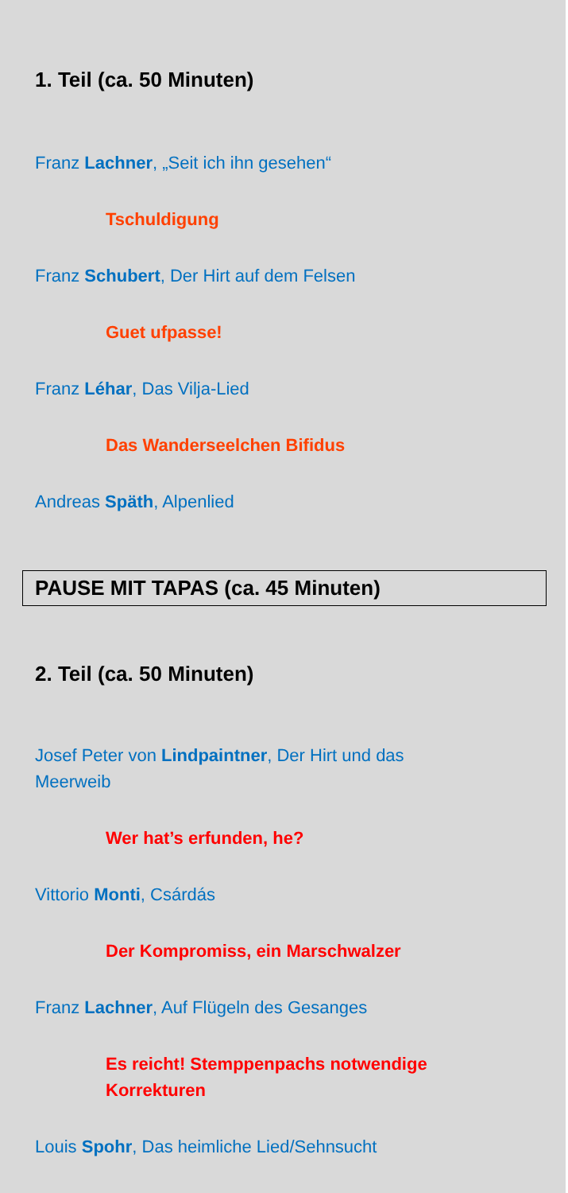1. Teil (ca. 50 Minuten)
Franz Lachner, „Seit ich ihn gesehen“
Tschuldigung
Franz Schubert, Der Hirt auf dem Felsen
Guet ufpasse!
Franz Léhar, Das Vilja-Lied
Das Wanderseelchen Bifidus
Andreas Späth, Alpenlied
PAUSE MIT TAPAS (ca. 45 Minuten)
2. Teil (ca. 50 Minuten)
Josef Peter von Lindpaintner, Der Hirt und das Meerweib
Wer hat’s erfunden, he?
Vittorio Monti, Csárdás
Der Kompromiss, ein Marschwalzer
Franz Lachner, Auf Flügeln des Gesanges
Es reicht! Stemppenpachs notwendige Korrekturen
Louis Spohr, Das heimliche Lied/Sehnsucht